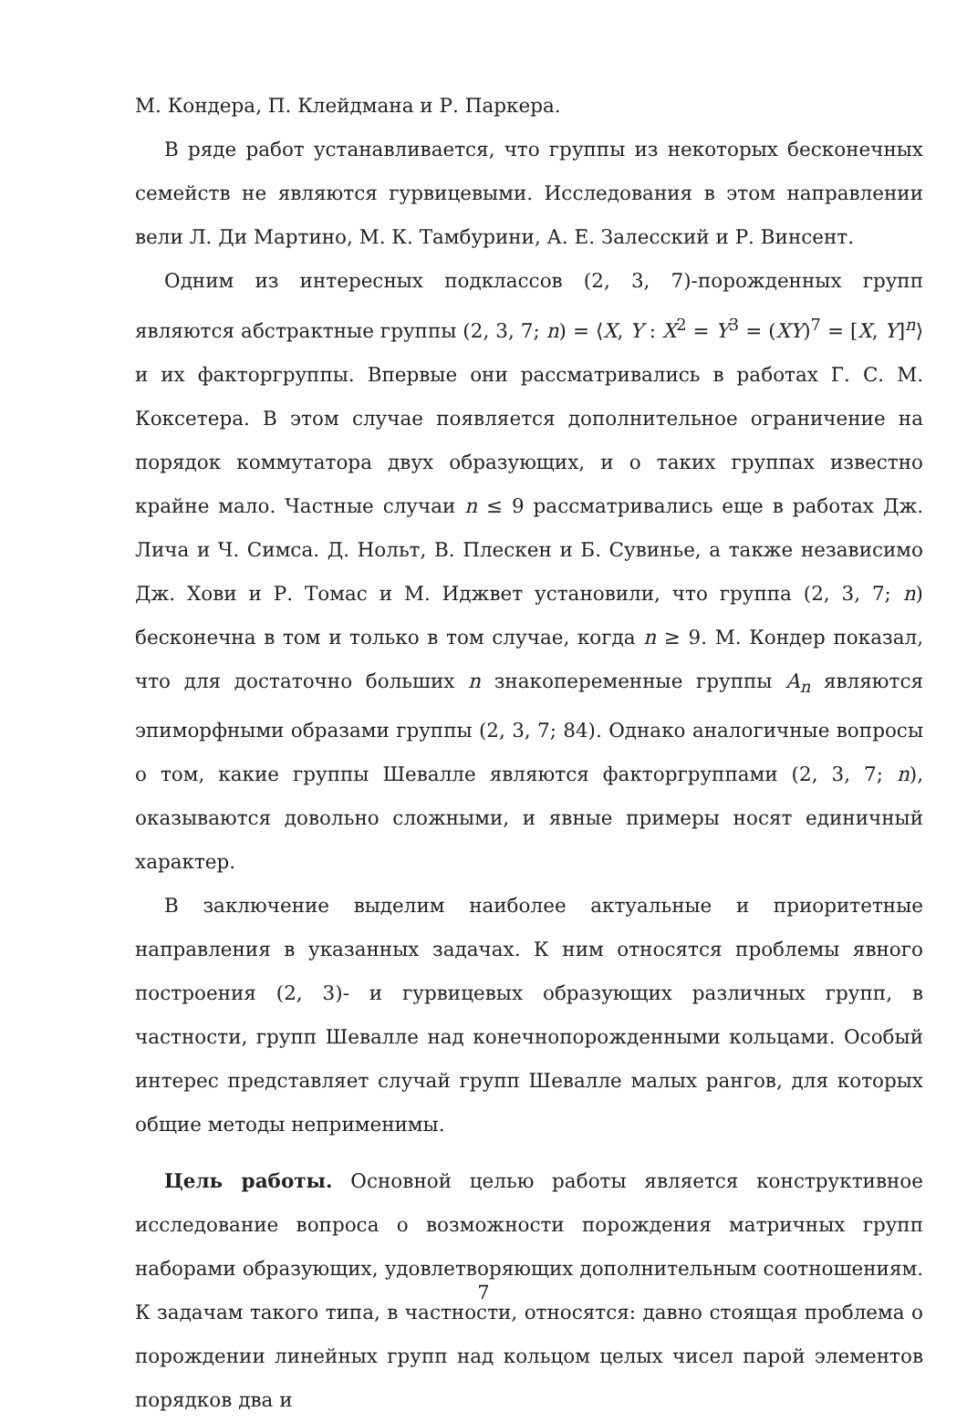М. Кондера, П. Клейдмана и Р. Паркера.
В ряде работ устанавливается, что группы из некоторых бесконечных семейств не являются гурвицевыми. Исследования в этом направлении вели Л. Ди Мартино, М. К. Тамбурини, А. Е. Залесский и Р. Винсент.
Одним из интересных подклассов (2, 3, 7)-порожденных групп являются абстрактные группы (2, 3, 7; n) = ⟨X, Y : X<sup>2</sup> = Y<sup>3</sup> = (XY)<sup>7</sup> = [X, Y]<sup>n</sup>⟩ и их факторгруппы. Впервые они рассматривались в работах Г. С. М. Коксетера. В этом случае появляется дополнительное ограничение на порядок коммутатора двух образующих, и о таких группах известно крайне мало. Частные случаи n ≤ 9 рассматривались еще в работах Дж. Лича и Ч. Симса. Д. Нольт, В. Плескен и Б. Сувинье, а также независимо Дж. Хови и Р. Томас и М. Иджвет установили, что группа (2, 3, 7; n) бесконечна в том и только в том случае, когда n ≥ 9. М. Кондер показал, что для достаточно больших n знакопеременные группы A<sub>n</sub> являются эпиморфными образами группы (2, 3, 7; 84). Однако аналогичные вопросы о том, какие группы Шевалле являются факторгруппами (2, 3, 7; n), оказываются довольно сложными, и явные примеры носят единичный характер.
В заключение выделим наиболее актуальные и приоритетные направления в указанных задачах. К ним относятся проблемы явного построения (2, 3)- и гурвицевых образующих различных групп, в частности, групп Шевалле над конечнопорожденными кольцами. Особый интерес представляет случай групп Шевалле малых рангов, для которых общие методы неприменимы.
Цель работы. Основной целью работы является конструктивное исследование вопроса о возможности порождения матричных групп наборами образующих, удовлетворяющих дополнительным соотношениям. К задачам такого типа, в частности, относятся: давно стоящая проблема о порождении линейных групп над кольцом целых чисел парой элементов порядков два и
7